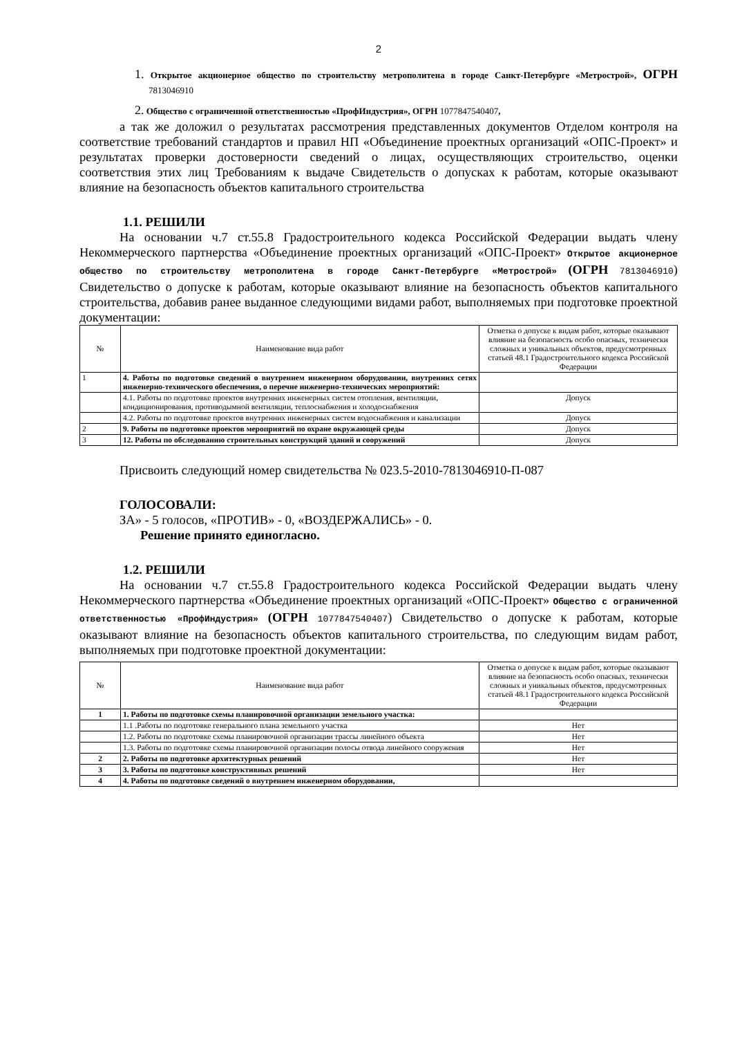2
1. Открытое акционерное общество по строительству метрополитена в городе Санкт-Петербурге «Метрострой», ОГРН 7813046910
2. Общество с ограниченной ответственностью «ПрофИндустрия», ОГРН 1077847540407,
а так же доложил о результатах рассмотрения представленных документов Отделом контроля на соответствие требований стандартов и правил НП «Объединение проектных организаций «ОПС-Проект» и результатах проверки достоверности сведений о лицах, осуществляющих строительство, оценки соответствия этих лиц Требованиям к выдаче Свидетельств о допусках к работам, которые оказывают влияние на безопасность объектов капитального строительства
1.1. РЕШИЛИ
На основании ч.7 ст.55.8 Градостроительного кодекса Российской Федерации выдать члену Некоммерческого партнерства «Объединение проектных организаций «ОПС-Проект» Открытое акционерное общество по строительству метрополитена в городе Санкт-Петербурге «Метрострой» (ОГРН 7813046910) Свидетельство о допуске к работам, которые оказывают влияние на безопасность объектов капитального строительства, добавив ранее выданное следующими видами работ, выполняемых при подготовке проектной документации:
| № | Наименование вида работ | Отметка о допуске к видам работ, которые оказывают влияние на безопасность особо опасных, технически сложных и уникальных объектов, предусмотренных статьей 48.1 Градостроительного кодекса Российской Федерации |
| --- | --- | --- |
| 1 | 4. Работы по подготовке сведений о внутреннем инженерном оборудовании, внутренних сетях инженерно-технического обеспечения, о перечне инженерно-технических мероприятий: | |
| | 4.1. Работы по подготовке проектов внутренних инженерных систем отопления, вентиляции, кондиционирования, противодымной вентиляции, теплоснабжения и холодоснабжения | Допуск |
| | 4.2. Работы по подготовке проектов внутренних инженерных систем водоснабжения и канализации | Допуск |
| 2 | 9. Работы по подготовке проектов мероприятий по охране окружающей среды | Допуск |
| 3 | 12. Работы по обследованию строительных конструкций зданий и сооружений | Допуск |
Присвоить следующий номер свидетельства № 023.5-2010-7813046910-П-087
ГОЛОСОВАЛИ:
ЗА» - 5 голосов, «ПРОТИВ» - 0, «ВОЗДЕРЖАЛИСЬ» - 0.
Решение принято единогласно.
1.2. РЕШИЛИ
На основании ч.7 ст.55.8 Градостроительного кодекса Российской Федерации выдать члену Некоммерческого партнерства «Объединение проектных организаций «ОПС-Проект» Общество с ограниченной ответственностью «ПрофИндустрия» (ОГРН 1077847540407) Свидетельство о допуске к работам, которые оказывают влияние на безопасность объектов капитального строительства, по следующим видам работ, выполняемых при подготовке проектной документации:
| № | Наименование вида работ | Отметка о допуске к видам работ, которые оказывают влияние на безопасность особо опасных, технически сложных и уникальных объектов, предусмотренных статьей 48.1 Градостроительного кодекса Российской Федерации |
| --- | --- | --- |
| 1 | 1. Работы по подготовке схемы планировочной организации земельного участка: | |
| | 1.1 .Работы по подготовке генерального плана земельного участка | Нет |
| | 1.2. Работы по подготовке схемы планировочной организации трассы линейного объекта | Нет |
| | 1.3. Работы по подготовке схемы планировочной организации полосы отвода линейного сооружения | Нет |
| 2 | 2. Работы по подготовке архитектурных решений | Нет |
| 3 | 3. Работы по подготовке конструктивных решений | Нет |
| 4 | 4. Работы по подготовке сведений о внутреннем инженерном оборудовании, | |